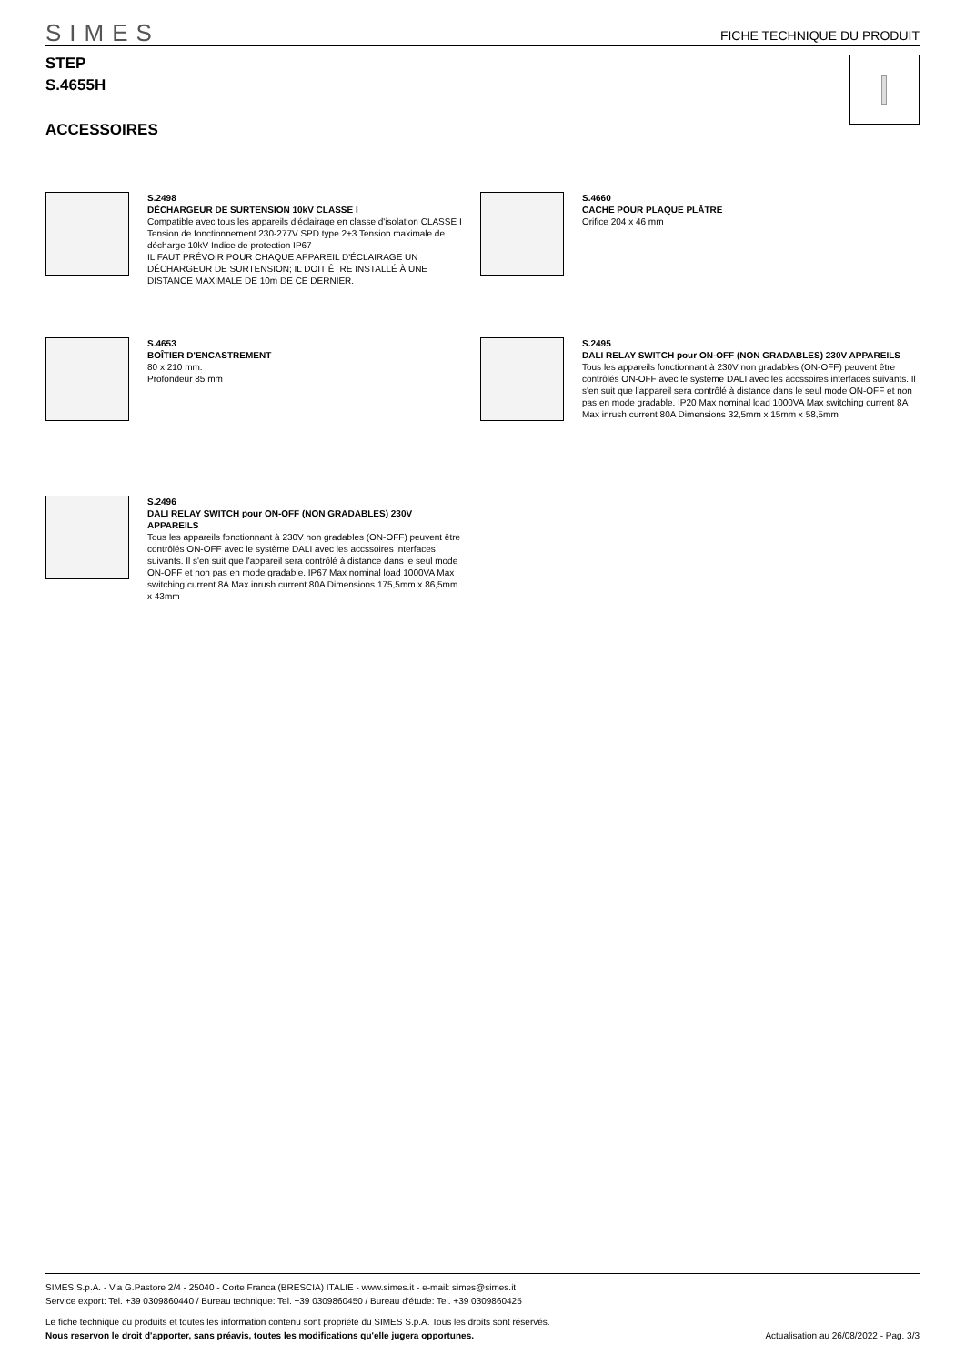SIMES
FICHE TECHNIQUE DU PRODUIT
STEP
S.4655H
ACCESSOIRES
S.2498
DÉCHARGEUR DE SURTENSION 10kV CLASSE I
Compatible avec tous les appareils d'éclairage en classe d'isolation CLASSE I Tension de fonctionnement 230-277V SPD type 2+3 Tension maximale de décharge 10kV Indice de protection IP67
IL FAUT PRÉVOIR POUR CHAQUE APPAREIL D'ÉCLAIRAGE UN DÉCHARGEUR DE SURTENSION; IL DOIT ÊTRE INSTALLÉ À UNE DISTANCE MAXIMALE DE 10m DE CE DERNIER.
S.4660
CACHE POUR PLAQUE PLÂTRE
Orifice 204 x 46 mm
S.4653
BOÎTIER D'ENCASTREMENT
80 x 210 mm.
Profondeur 85 mm
S.2495
DALI RELAY SWITCH pour ON-OFF (NON GRADABLES) 230V APPAREILS
Tous les appareils fonctionnant à 230V non gradables (ON-OFF) peuvent être contrôlés ON-OFF avec le système DALI avec les accssoires interfaces suivants. Il s'en suit que l'appareil sera contrôlé à distance dans le seul mode ON-OFF et non pas en mode gradable. IP20 Max nominal load 1000VA Max switching current 8A Max inrush current 80A Dimensions 32,5mm x 15mm x 58,5mm
S.2496
DALI RELAY SWITCH pour ON-OFF (NON GRADABLES) 230V APPAREILS
Tous les appareils fonctionnant à 230V non gradables (ON-OFF) peuvent être contrôlés ON-OFF avec le système DALI avec les accssoires interfaces suivants. Il s'en suit que l'appareil sera contrôlé à distance dans le seul mode ON-OFF et non pas en mode gradable. IP67 Max nominal load 1000VA Max switching current 8A Max inrush current 80A Dimensions 175,5mm x 86,5mm x 43mm
SIMES S.p.A. - Via G.Pastore 2/4 - 25040 - Corte Franca (BRESCIA) ITALIE - www.simes.it - e-mail: simes@simes.it
Service export: Tel. +39 0309860440 / Bureau technique: Tel. +39 0309860450 / Bureau d'étude: Tel. +39 0309860425
Le fiche technique du produits et toutes les information contenu sont propriété du SIMES S.p.A. Tous les droits sont réservés.
Nous reservon le droit d'apporter, sans préavis, toutes les modifications qu'elle jugera opportunes. Actualisation au 26/08/2022 - Pag. 3/3